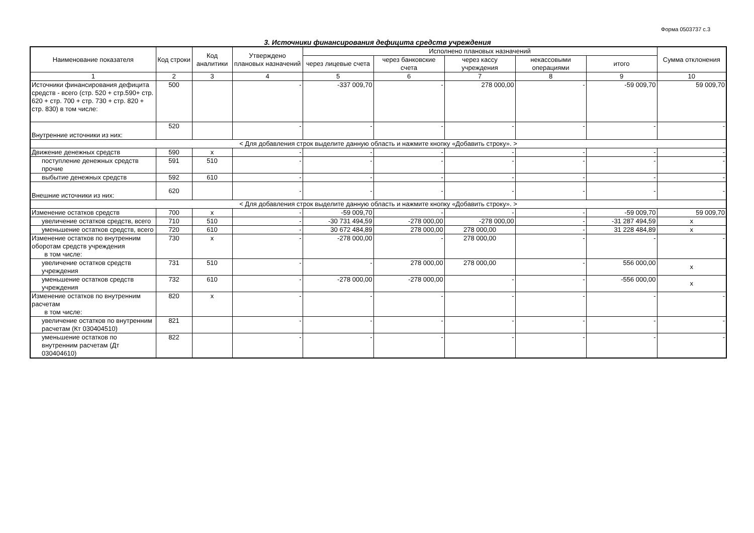Форма 0503737 с.3
3. Источники финансирования дефицита средств учреждения
| Наименование показателя | Код строки | Код аналитики | Утверждено плановых назначений | Исполнено плановых назначений | | | | | Сумма отклонения |
| --- | --- | --- | --- | --- | --- | --- | --- | --- | --- |
| | | | | через лицевые счета | через банковские счета | через кассу учреждения | некассовыми операциями | итого | |
| 1 | 2 | 3 | 4 | 5 | 6 | 7 | 8 | 9 | 10 |
| Источники финансирования дефицита средств - всего (стр. 520 + стр.590+ стр. 620 + стр. 700 + стр. 730 + стр. 820 + стр. 830) в том числе: | 500 | | - | -337 009,70 | - | 278 000,00 | - | -59 009,70 | 59 009,70 |
| Внутренние источники из них: | 520 | | - | - | - | - | - | - | - |
| < Для добавления строк выделите данную область и нажмите кнопку «Добавить строку». > | | | | | | | | | |
| Движение денежных средств | 590 | x | - | - | - | - | - | - | - |
| поступление денежных средств прочие | 591 | 510 | - | - | - | - | - | - | - |
| выбытие денежных средств | 592 | 610 | - | - | - | - | - | - | - |
| Внешние источники из них: | 620 | | - | - | - | - | - | - | - |
| < Для добавления строк выделите данную область и нажмите кнопку «Добавить строку». > | | | | | | | | | |
| Изменение остатков средств | 700 | x | - | -59 009,70 | - | - | - | -59 009,70 | 59 009,70 |
| увеличение остатков средств, всего | 710 | 510 | - | -30 731 494,59 | -278 000,00 | -278 000,00 | - | -31 287 494,59 | x |
| уменьшение остатков средств, всего | 720 | 610 | - | 30 672 484,89 | 278 000,00 | 278 000,00 | - | 31 228 484,89 | x |
| Изменение остатков по внутренним оборотам средств учреждения в том числе: | 730 | x | - | -278 000,00 | - | 278 000,00 | - | - | - |
| увеличение остатков средств учреждения | 731 | 510 | - | - | 278 000,00 | 278 000,00 | - | 556 000,00 | x |
| уменьшение остатков средств учреждения | 732 | 610 | - | -278 000,00 | -278 000,00 | - | - | -556 000,00 | x |
| Изменение остатков по внутренним расчетам в том числе: | 820 | x | - | - | - | - | - | - | - |
| увеличение остатков по внутренним расчетам (Кт 030404510) | 821 | | - | - | - | - | - | - | - |
| уменьшение остатков по внутренним расчетам (Дт 030404610) | 822 | | - | - | - | - | - | - | - |